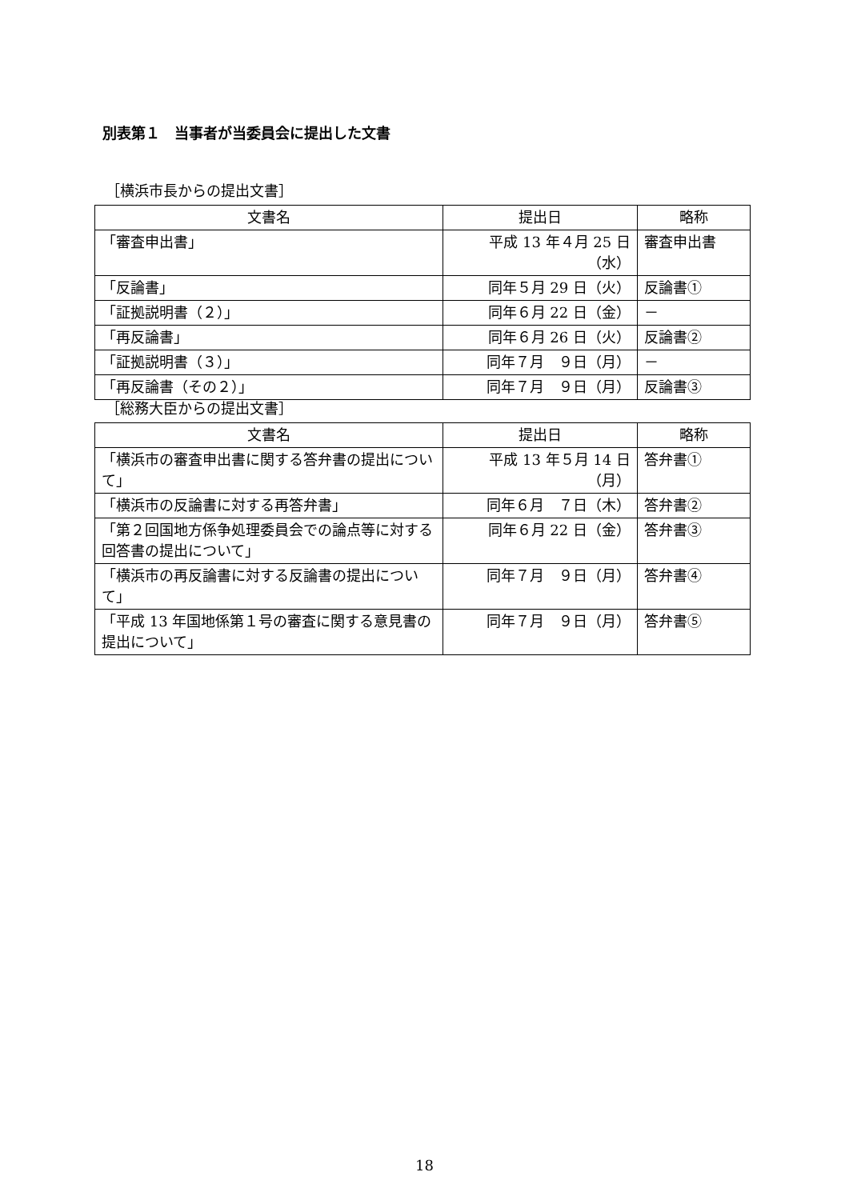別表第１　当事者が当委員会に提出した文書
［横浜市長からの提出文書］
| 文書名 | 提出日 | 略称 |
| --- | --- | --- |
| 「審査申出書」 | 平成 13 年４月 25 日（水） | 審査申出書 |
| 「反論書」 | 同年５月 29 日（火） | 反論書① |
| 「証拠説明書（２）」 | 同年６月 22 日（金） | － |
| 「再反論書」 | 同年６月 26 日（火） | 反論書② |
| 「証拠説明書（３）」 | 同年７月 ９日（月） | － |
| 「再反論書（その２）」 | 同年７月 ９日（月） | 反論書③ |
［総務大臣からの提出文書］
| 文書名 | 提出日 | 略称 |
| --- | --- | --- |
| 「横浜市の審査申出書に関する答弁書の提出について」 | 平成 13 年５月 14 日（月） | 答弁書① |
| 「横浜市の反論書に対する再答弁書」 | 同年６月 ７日（木） | 答弁書② |
| 「第２回国地方係争処理委員会での論点等に対する回答書の提出について」 | 同年６月 22 日（金） | 答弁書③ |
| 「横浜市の再反論書に対する反論書の提出について」 | 同年７月 ９日（月） | 答弁書④ |
| 「平成 13 年国地係第１号の審査に関する意見書の提出について」 | 同年７月 ９日（月） | 答弁書⑤ |
18